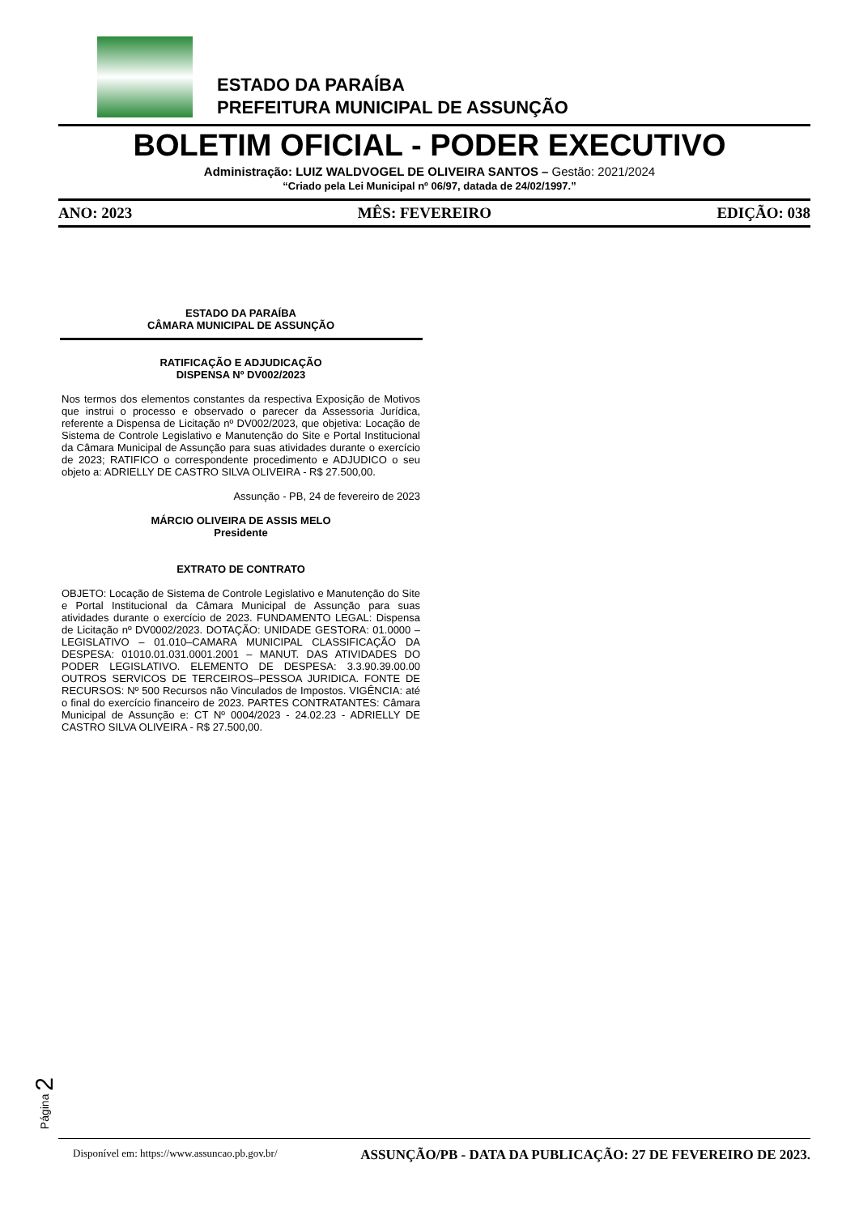ESTADO DA PARAÍBA
PREFEITURA MUNICIPAL DE ASSUNÇÃO
BOLETIM OFICIAL - PODER EXECUTIVO
Administração: LUIZ WALDVOGEL DE OLIVEIRA SANTOS – Gestão: 2021/2024
“Criado pela Lei Municipal nº 06/97, datada de 24/02/1997.”
ANO: 2023 MÊS: FEVEREIRO EDIÇÃO: 038
ESTADO DA PARAÍBA
CÂMARA MUNICIPAL DE ASSUNÇÃO
RATIFICAÇÃO E ADJUDICAÇÃO
DISPENSA Nº DV002/2023
Nos termos dos elementos constantes da respectiva Exposição de Motivos que instrui o processo e observado o parecer da Assessoria Jurídica, referente a Dispensa de Licitação nº DV002/2023, que objetiva: Locação de Sistema de Controle Legislativo e Manutenção do Site e Portal Institucional da Câmara Municipal de Assunção para suas atividades durante o exercício de 2023; RATIFICO o correspondente procedimento e ADJUDICO o seu objeto a: ADRIELLY DE CASTRO SILVA OLIVEIRA - R$ 27.500,00.
Assunção - PB, 24 de fevereiro de 2023
MÁRCIO OLIVEIRA DE ASSIS MELO
Presidente
EXTRATO DE CONTRATO
OBJETO: Locação de Sistema de Controle Legislativo e Manutenção do Site e Portal Institucional da Câmara Municipal de Assunção para suas atividades durante o exercício de 2023. FUNDAMENTO LEGAL: Dispensa de Licitação nº DV0002/2023. DOTAÇÃO: UNIDADE GESTORA: 01.0000 – LEGISLATIVO – 01.010–CAMARA MUNICIPAL CLASSIFICAÇÃO DA DESPESA: 01010.01.031.0001.2001 – MANUT. DAS ATIVIDADES DO PODER LEGISLATIVO. ELEMENTO DE DESPESA: 3.3.90.39.00.00 OUTROS SERVICOS DE TERCEIROS–PESSOA JURIDICA. FONTE DE RECURSOS: Nº 500 Recursos não Vinculados de Impostos. VIGÊNCIA: até o final do exercício financeiro de 2023. PARTES CONTRATANTES: Câmara Municipal de Assunção e: CT Nº 0004/2023 - 24.02.23 - ADRIELLY DE CASTRO SILVA OLIVEIRA - R$ 27.500,00.
Página 2
Disponível em: https://www.assuncao.pb.gov.br/ ASSUNÇÃO/PB - DATA DA PUBLICAÇÃO: 27 DE FEVEREIRO DE 2023.